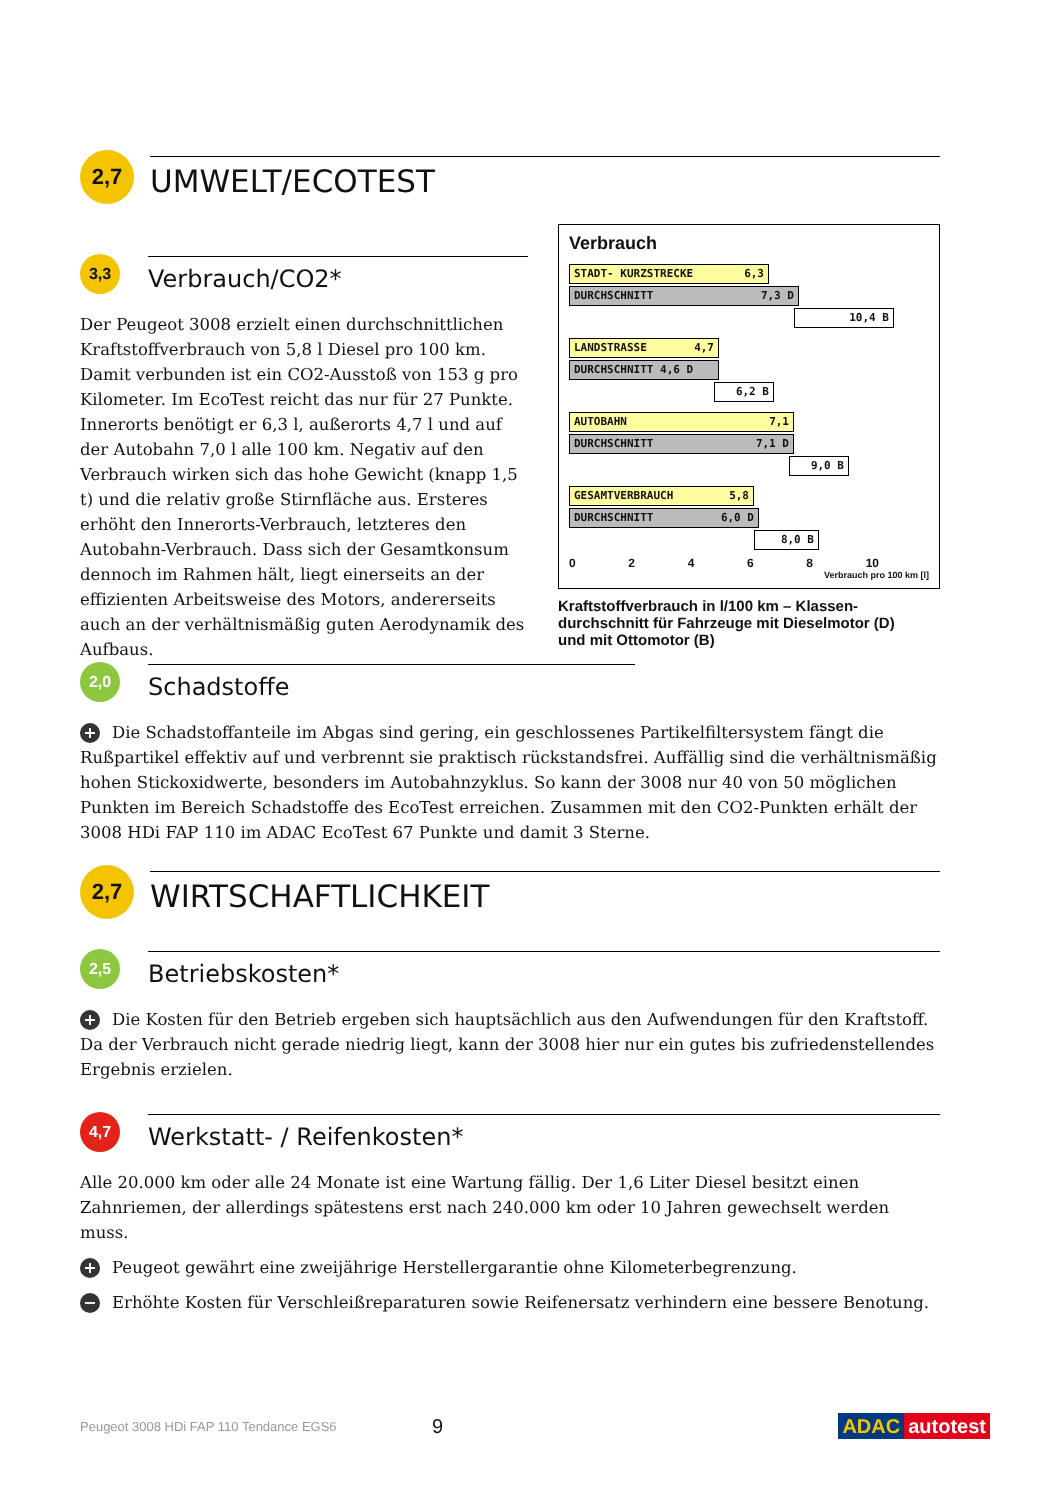2,7
UMWELT/ECOTEST
3,3
Verbrauch/CO2*
Der Peugeot 3008 erzielt einen durchschnittlichen Kraftstoffverbrauch von 5,8 l Diesel pro 100 km. Damit verbunden ist ein CO2-Ausstoß von 153 g pro Kilometer. Im EcoTest reicht das nur für 27 Punkte. Innerorts benötigt er 6,3 l, außerorts 4,7 l und auf der Autobahn 7,0 l alle 100 km. Negativ auf den Verbrauch wirken sich das hohe Gewicht (knapp 1,5 t) und die relativ große Stirnfläche aus. Ersteres erhöht den Innerorts-Verbrauch, letzteres den Autobahn-Verbrauch. Dass sich der Gesamtkonsum dennoch im Rahmen hält, liegt einerseits an der effizienten Arbeitsweise des Motors, andererseits auch an der verhältnismäßig guten Aerodynamik des Aufbaus.
Verbrauch
STADT- KURZSTRECKE 6,3
DURCHSCHNITT 7,3 D
10,4 B
LANDSTRASSE 4,7
DURCHSCHNITT 4,6 D
6,2 B
AUTOBAHN 7,1
DURCHSCHNITT 7,1 D
9,0 B
GESAMTVERBRAUCH 5,8
DURCHSCHNITT 6,0 D
8,0 B
02468 10
Verbrauch pro 100 km [l]
Kraftstoffverbrauch in l/100 km – Klassen-durchschnitt für Fahrzeuge mit Dieselmotor (D) und mit Ottomotor (B)
2,0
Schadstoffe
+ Die Schadstoffanteile im Abgas sind gering, ein geschlossenes Partikelfiltersystem fängt die Rußpartikel effektiv auf und verbrennt sie praktisch rückstandsfrei. Auffällig sind die verhältnismäßig hohen Stickoxidwerte, besonders im Autobahnzyklus. So kann der 3008 nur 40 von 50 möglichen Punkten im Bereich Schadstoffe des EcoTest erreichen. Zusammen mit den CO2-Punkten erhält der 3008 HDi FAP 110 im ADAC EcoTest 67 Punkte und damit 3 Sterne.
2,7
WIRTSCHAFTLICHKEIT
2,5
Betriebskosten*
+ Die Kosten für den Betrieb ergeben sich hauptsächlich aus den Aufwendungen für den Kraftstoff. Da der Verbrauch nicht gerade niedrig liegt, kann der 3008 hier nur ein gutes bis zufriedenstellendes Ergebnis erzielen.
4,7
Werkstatt- / Reifenkosten*
Alle 20.000 km oder alle 24 Monate ist eine Wartung fällig. Der 1,6 Liter Diesel besitzt einen Zahnriemen, der allerdings spätestens erst nach 240.000 km oder 10 Jahren gewechselt werden muss.
+ Peugeot gewährt eine zweijährige Herstellergarantie ohne Kilometerbegrenzung.
− Erhöhte Kosten für Verschleißreparaturen sowie Reifenersatz verhindern eine bessere Benotung.
Peugeot 3008 HDi FAP 110 Tendance EGS6 9 ADAC autotest